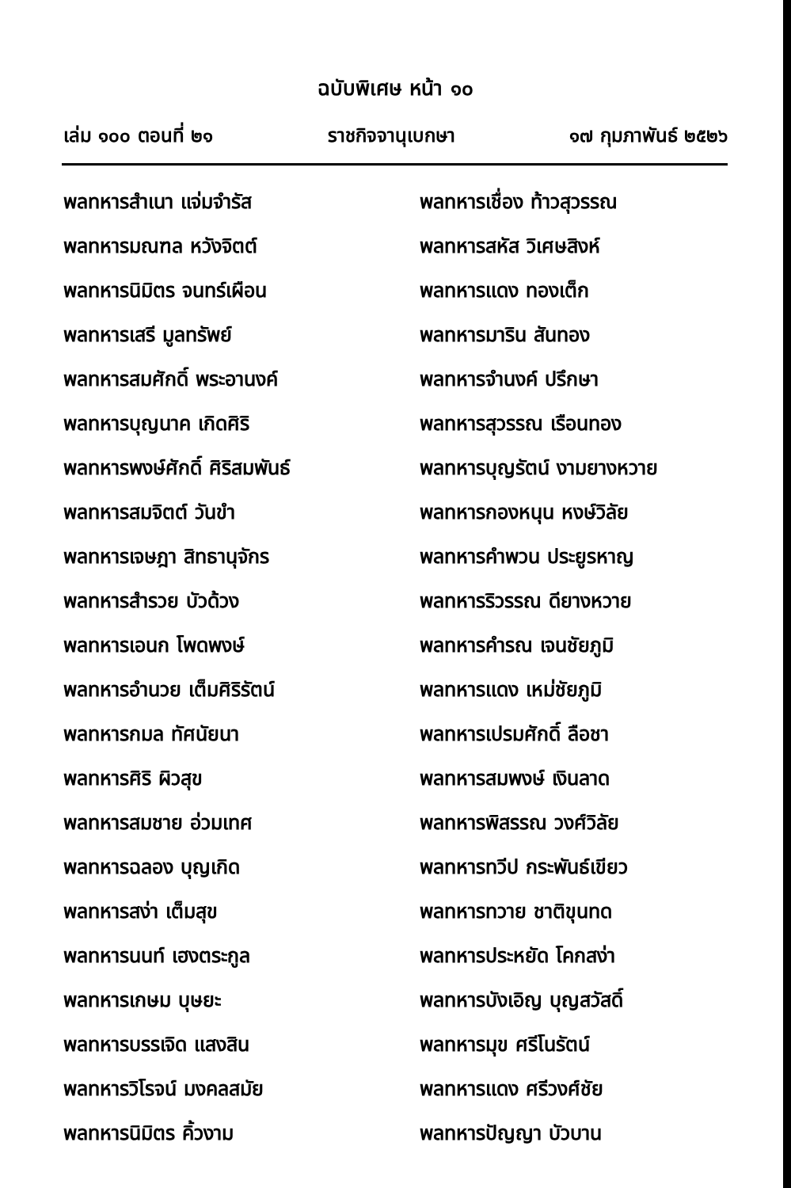ฉบับพิเศษ หน้า ๑๐
เล่ม ๑๐๐ ตอนที่ ๒๑ ราชกิจจานุเบกษา ๑๗ กุมภาพันธ์ ๒๕๒๖
พลทหารสำเนา แจ่มจำรัส
พลทหารมณฑล หวังจิตต์
พลทหารนิมิตร จนทร์เผือน
พลทหารเสรี มูลทรัพย์
พลทหารสมศักดิ์ พระอานงค์
พลทหารบุญนาค เกิดศิริ
พลทหารพงษ์ศักดิ์ ศิริสมพันธ์
พลทหารสมจิตต์ วันขำ
พลทหารเจษฎา สิทธานุจักร
พลทหารสำรวย บัวด้วง
พลทหารเอนก โพดพงษ์
พลทหารอำนวย เต็มศิริรัตน์
พลทหารกมล ทัศนัยนา
พลทหารศิริ ผิวสุข
พลทหารสมชาย อ่วมเทศ
พลทหารฉลอง บุญเกิด
พลทหารสง่า เต็มสุข
พลทหารนนท์ เฮงตระกูล
พลทหารเกษม บุษยะ
พลทหารบรรเจิด แสงสิน
พลทหารวิโรจน์ มงคลสมัย
พลทหารนิมิตร คิ้วงาม
พลทหารเชื่อง ท้าวสุวรรณ
พลทหารสหัส วิเศษสิงห์
พลทหารแดง ทองเต็ก
พลทหารมาริน สันทอง
พลทหารจำนงค์ ปรึกษา
พลทหารสุวรรณ เรือนทอง
พลทหารบุญรัตน์ งามยางหวาย
พลทหารกองหนุน หงษ์วิลัย
พลทหารคำพวน ประยูรหาญ
พลทหารริวรรณ ดียางหวาย
พลทหารคำรณ เจนชัยภูมิ
พลทหารแดง เหม่ชัยภูมิ
พลทหารเปรมศักดิ์ ลือชา
พลทหารสมพงษ์ เงินลาด
พลทหารพิสรรณ วงศ์วิลัย
พลทหารทวีป กระพันธ์เขียว
พลทหารทวาย ชาติขุนทด
พลทหารประหยัด โคกสง่า
พลทหารบังเอิญ บุญสวัสดิ์
พลทหารมุข ศรีโนรัตน์
พลทหารแดง ศรีวงศ์ชัย
พลทหารปัญญา บัวบาน